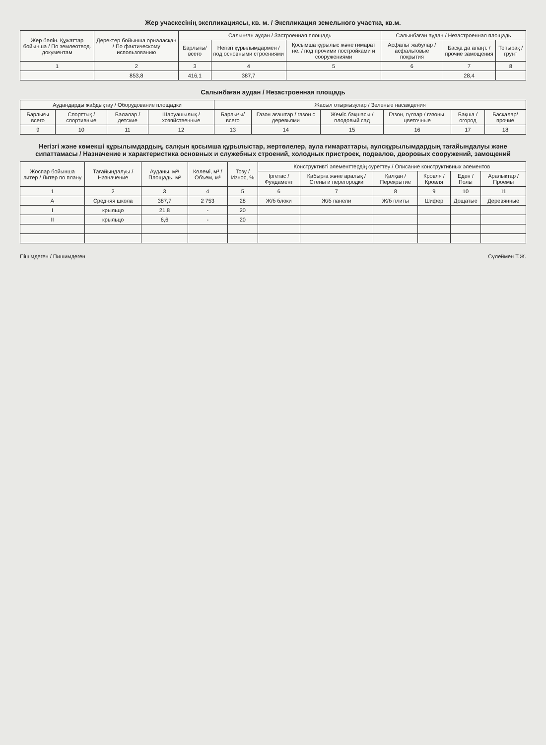Жер учаскесінің экспликациясы, кв. м. / Экспликация земельного участка, кв.м.
| Жер бөлін. Құжаттар бойынша / По землеотвод. документам | Деректер бойынша орналасқан / По фактическому использованию | Салынған аудан / Застроенная площадь | | | Салынбаған аудан / Незастроенная площадь | | |
| --- | --- | --- | --- | --- | --- | --- | --- |
| | | Барлығы/ всего | Негізгі құрылымдармен / под основными строениями | Қосымша құрылыс және ғимарат не. / под прочими постройками и сооружениями | Асфальт жабулар / асфальтовые покрытия | Басқа да алаңт. / прочие замощения | Топырақ / грунт |
| 1 | 2 | 3 | 4 | 5 | 6 | 7 | 8 |
| | 853,8 | 416,1 | 387,7 | | | 28,4 | |
Салынбаған аудан / Незастроенная площадь
| Аудандарды жабдықтау / Оборудование площадки | | | | Жасыл отырғызулар / Зеленые насаждения | | | | | |
| --- | --- | --- | --- | --- | --- | --- | --- | --- | --- |
| Барлығы всего | Спорттық / спортивные | Балалар / детские | Шаруашылық / хозяйственные | Барлығы/ всего | Газон ағаштар / газон с деревьями | Жеміс бақшасы / плодовый сад | Газон, гүлзар / газоны, цветочные | Бақша / огород | Басқалар/ прочие |
| 9 | 10 | 11 | 12 | 13 | 14 | 15 | 16 | 17 | 18 |
Негізгі және көмекші құрылымдардың, салқын қосымша құрылыстар, жертөлелер, аула ғимараттары, аулсқұрылымдардың тағайындалуы және сипаттамасы / Назначение и характеристика основных и служебных строений, холодных пристроек, подвалов, дворовых сооружений, замощений
| Жоспар бойынша литер / Литер по плану | Тағайындалуы / Назначение | Ауданы, м²/ Площадь, м² | Көлемі, м³ / Объем, м³ | Тозу / Износ, % | Конструктивті элементтердің суреттеу / Описание конструктивных элементов | | | | | |
| --- | --- | --- | --- | --- | --- | --- | --- | --- | --- | --- |
| | | | | | Іргетас / Фундамент | Қабырға және аралық / Стены и перегородки | Қалқан / Перекрытие | Кровля / Кровля | Еден / Полы | Аралықтар / Проемы |
| 1 | 2 | 3 | 4 | 5 | 6 | 7 | 8 | 9 | 10 | 11 |
| А | Средняя школа | 387,7 | 2 753 | 28 | Ж/б блоки | Ж/б панели | Ж/б плиты | Шифер | Дощатые | Деревянные |
| I | крыльцо | 21,8 | - | 20 | | | | | | |
| II | крыльцо | 6,6 | - | 20 | | | | | | |
Пішімдеген / Пишимдеген Сүлеймен Т.Ж.